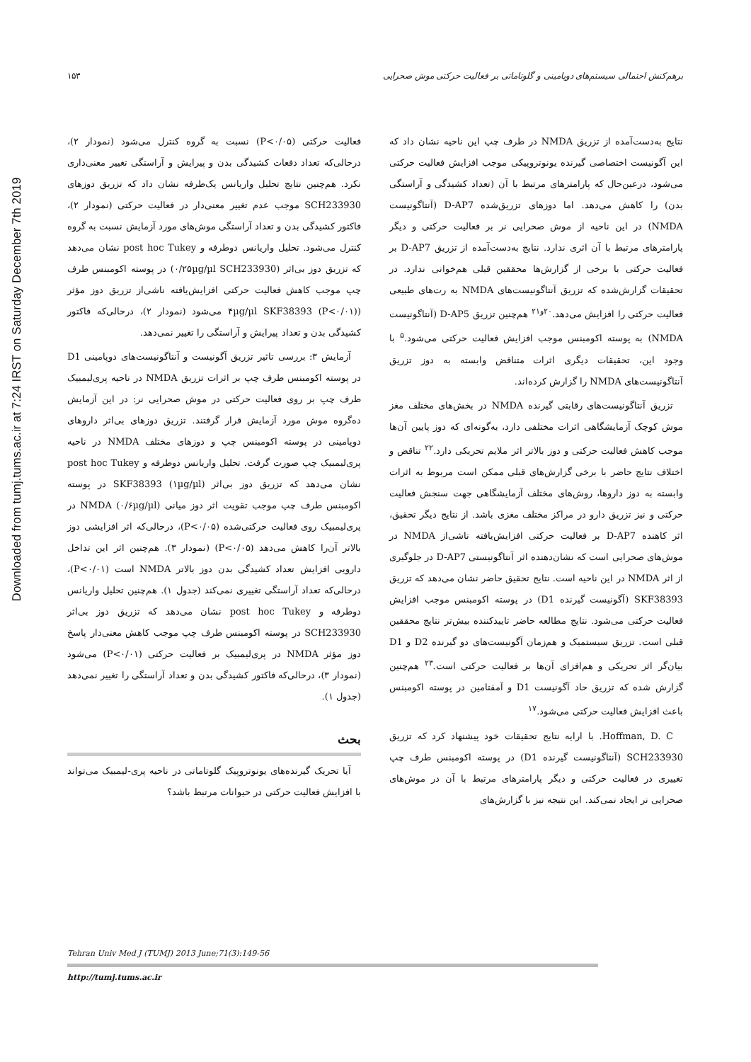برهم‌کنش احتمالی سیستم‌های دوپامینی و گلوتاماتی بر فعالیت حرکتی موش صحرایی ۱۵۳
Downloaded from tumj.tums.ac.ir at 7:24 IRST on Saturday December 7th 2019
فعالیت حرکتی (P<۰/۰۵) نسبت به گروه کنترل می‌شود (نمودار ۲)، درحالی‌که تعداد دفعات کشیدگی بدن و پیرایش و آراستگی تغییر معنی‌داری نکرد. هم‌چنین نتایج تحلیل واریانس یک‌طرفه نشان داد که تزریق دوزهای SCH233930 موجب عدم تغییر معنی‌دار در فعالیت حرکتی (نمودار ۲)، فاکتور کشیدگی بدن و تعداد آراستگی موش‌های مورد آزمایش نسبت به گروه کنترل می‌شود. تحلیل واریانس دوطرفه و post hoc Tukey نشان می‌دهد که تزریق دوز بی‌اثر (۰/۲۵µg/µl SCH233930) در پوسته اکومبنس طرف چپ موجب کاهش فعالیت حرکتی افزایش‌یافته ناشی‌از تزریق دوز مؤثر (۴µg/µl SKF38393 (P<۰/۰۱) می‌شود (نمودار ۲)، درحالی‌که فاکتور کشیدگی بدن و تعداد پیرایش و آراستگی را تغییر نمی‌دهد.
آزمایش ۳: بررسی تاثیر تزریق آگونیست و آنتاگونیست‌های دوپامینی D1 در پوسته اکومبنس طرف چپ بر اثرات تزریق NMDA در ناحیه پری‌لیمبیک طرف چپ بر روی فعالیت حرکتی در موش صحرایی نر: در این آزمایش ده‌گروه موش مورد آزمایش قرار گرفتند. تزریق دوزهای بی‌اثر داروهای دوپامینی در پوسته اکومبنس چپ و دوزهای مختلف NMDA در ناحیه پری‌لیمبیک چپ صورت گرفت. تحلیل واریانس دوطرفه و post hoc Tukey نشان می‌دهد که تزریق دوز بی‌اثر (۱µg/µl) SKF38393 در پوسته اکومبنس طرف چپ موجب تقویت اثر دوز میانی (۰/۶µg/µl) NMDA در پری‌لیمبیک روی فعالیت حرکتی‌شده (P<۰/۰۵)، درحالی‌که اثر افزایشی دوز بالاتر آن‌را کاهش می‌دهد (P<۰/۰۵) (نمودار ۳). هم‌چنین اثر این تداخل دارویی افزایش تعداد کشیدگی بدن دوز بالاتر NMDA است (P<۰/۰۱)، درحالی‌که تعداد آراستگی تغییری نمی‌کند (جدول ۱). هم‌چنین تحلیل واریانس دوطرفه و post hoc Tukey نشان می‌دهد که تزریق دوز بی‌اثر SCH233930 در پوسته اکومبنس طرف چپ موجب کاهش معنی‌دار پاسخ دوز مؤثر NMDA در پری‌لیمبیک بر فعالیت حرکتی (P<۰/۰۱) می‌شود (نمودار ۳)، درحالی‌که فاکتور کشیدگی بدن و تعداد آراستگی را تغییر نمی‌دهد (جدول ۱).
بحث
آیا تحریک گیرنده‌های یونوتروپیک گلوتاماتی در ناحیه پری-لیمبیک می‌تواند با افزایش فعالیت حرکتی در حیوانات مرتبط باشد؟
نتایج به‌دست‌آمده از تزریق NMDA در طرف چپ این ناحیه نشان داد که این آگونیست اختصاصی گیرنده یونوتروپیکی موجب افزایش فعالیت حرکتی می‌شود، درعین‌حال که پارامترهای مرتبط با آن (تعداد کشیدگی و آراستگی بدن) را کاهش می‌دهد. اما دوزهای تزریق‌شده D-AP7 (آنتاگونیست NMDA) در این ناحیه از موش صحرایی نر بر فعالیت حرکتی و دیگر پارامترهای مرتبط با آن اثری ندارد. نتایج به‌دست‌آمده از تزریق D-AP7 بر فعالیت حرکتی با برخی از گزارش‌ها محققین قبلی هم‌خوانی ندارد. در تحقیقات گزارش‌شده که تزریق آنتاگونیست‌های NMDA به رت‌های طبیعی فعالیت حرکتی را افزایش می‌دهد.<sup>۲۰و۲۱</sup> هم‌چنین تزریق D-AP5 (آنتاگونیست NMDA) به پوسته اکومبنس موجب افزایش فعالیت حرکتی می‌شود.<sup>۵</sup> با وجود این، تحقیقات دیگری اثرات متناقض وابسته به دوز تزریق آنتاگونیست‌های NMDA را گزارش کرده‌اند.
تزریق آنتاگونیست‌های رقابتی گیرنده NMDA در بخش‌های مختلف مغز موش کوچک آزمایشگاهی اثرات مختلفی دارد، به‌گونه‌ای که دوز پایین آن‌ها موجب کاهش فعالیت حرکتی و دوز بالاتر اثر ملایم تحریکی دارد.<sup>۲۲</sup> تناقض و اختلاف نتایج حاضر با برخی گزارش‌های قبلی ممکن است مربوط به اثرات وابسته به دوز داروها، روش‌های مختلف آزمایشگاهی جهت سنجش فعالیت حرکتی و نیز تزریق دارو در مراکز مختلف مغزی باشد. از نتایج دیگر تحقیق، اثر کاهنده D-AP7 بر فعالیت حرکتی افزایش‌یافته ناشی‌از NMDA در موش‌های صحرایی است که نشان‌دهنده اثر آنتاگونیستی D-AP7 در جلوگیری از اثر NMDA در این ناحیه است. نتایج تحقیق حاضر نشان می‌دهد که تزریق SKF38393 (آگونیست گیرنده D1) در پوسته اکومبنس موجب افزایش فعالیت حرکتی می‌شود. نتایج مطالعه حاضر تاییدکننده بیش‌تر نتایج محققین قبلی است. تزریق سیستمیک و هم‌زمان آگونیست‌های دو گیرنده D2 و D1 بیان‌گر اثر تحریکی و هم‌افزای آن‌ها بر فعالیت حرکتی است.<sup>۲۳</sup> هم‌چنین گزارش شده که تزریق حاد آگونیست D1 و آمفتامین در پوسته اکومبنس باعث افزایش فعالیت حرکتی می‌شود.<sup>۱۷</sup>
Hoffman, D. C. با ارایه نتایج تحقیقات خود پیشنهاد کرد که تزریق SCH233930 (آنتاگونیست گیرنده D1) در پوسته اکومبنس طرف چپ تغییری در فعالیت حرکتی و دیگر پارامترهای مرتبط با آن در موش‌های صحرایی نر ایجاد نمی‌کند. این نتیجه نیز با گزارش‌های
Tehran Univ Med J (TUMJ) 2013 June;71(3):149-56
http://tumj.tums.ac.ir